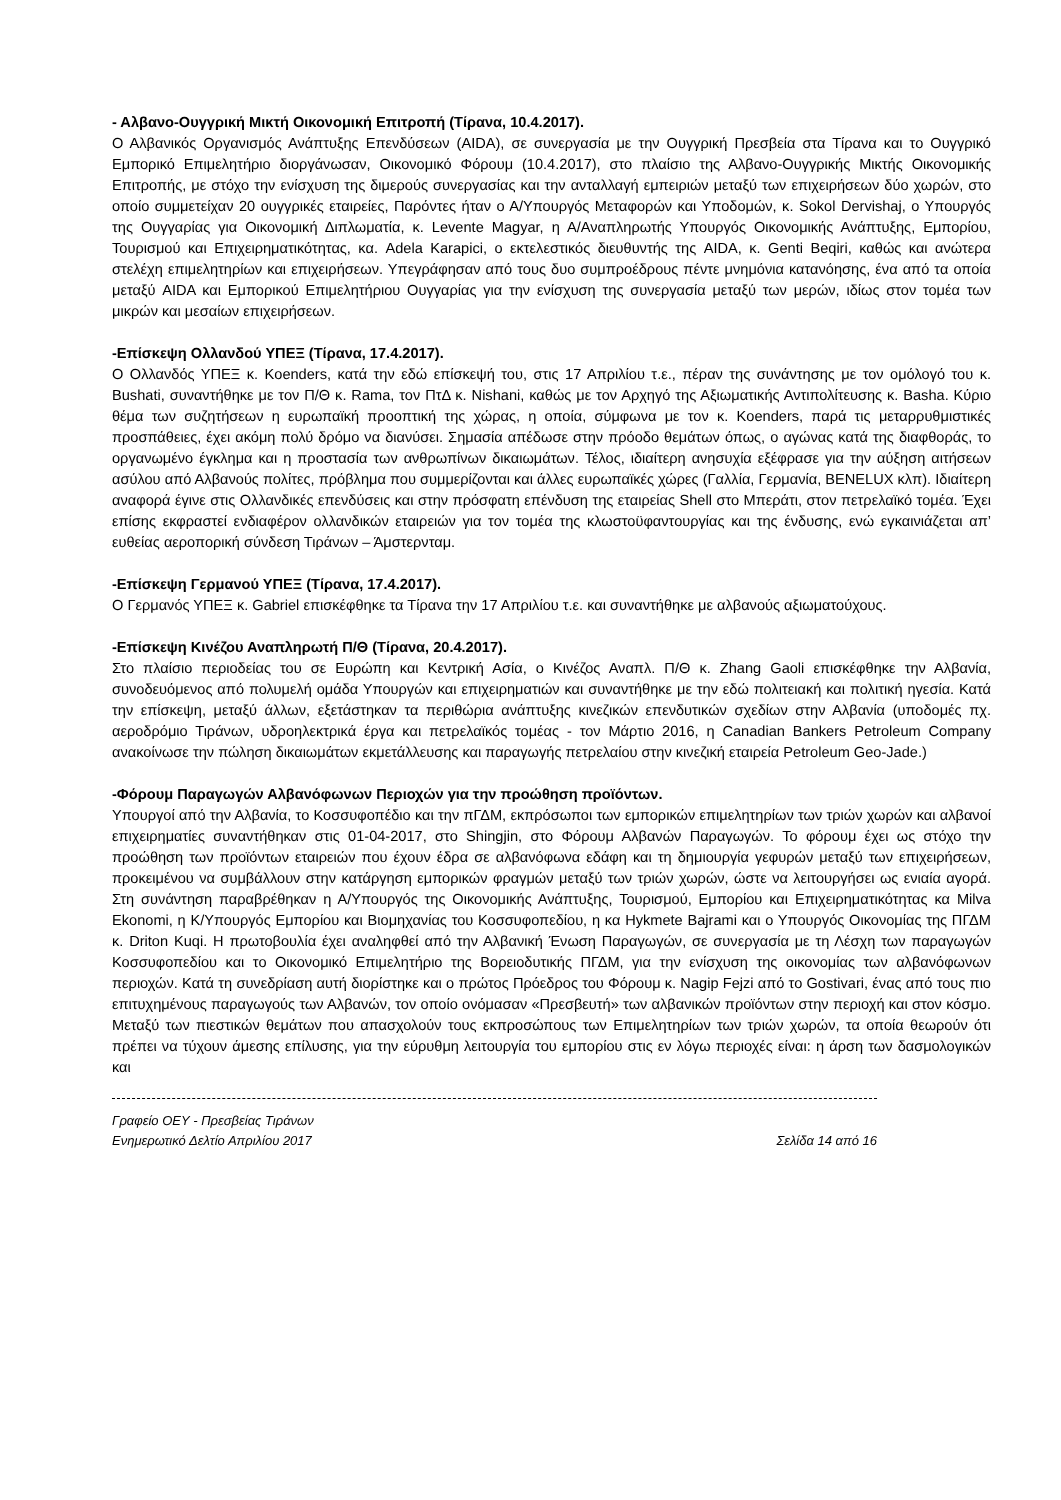- Αλβανο-Ουγγρική Μικτή Οικονομική Επιτροπή (Τίρανα, 10.4.2017).
Ο Αλβανικός Οργανισμός Ανάπτυξης Επενδύσεων (AIDA), σε συνεργασία με την Ουγγρική Πρεσβεία στα Τίρανα και το Ουγγρικό Εμπορικό Επιμελητήριο διοργάνωσαν, Οικονομικό Φόρουμ (10.4.2017), στο πλαίσιο της Αλβανο-Ουγγρικής Μικτής Οικονομικής Επιτροπής, με στόχο την ενίσχυση της διμερούς συνεργασίας και την ανταλλαγή εμπειριών μεταξύ των επιχειρήσεων δύο χωρών, στο οποίο συμμετείχαν 20 ουγγρικές εταιρείες, Παρόντες ήταν ο Α/Υπουργός Μεταφορών και Υποδομών, κ. Sokol Dervishaj, ο Υπουργός της Ουγγαρίας για Οικονομική Διπλωματία, κ. Levente Magyar, η Α/Αναπληρωτής Υπουργός Οικονομικής Ανάπτυξης, Εμπορίου, Τουρισμού και Επιχειρηματικότητας, κα. Adela Karapici, ο εκτελεστικός διευθυντής της AIDA, κ. Genti Beqiri, καθώς και ανώτερα στελέχη επιμελητηρίων και επιχειρήσεων. Υπεγράφησαν από τους δυο συμπροέδρους πέντε μνημόνια κατανόησης, ένα από τα οποία μεταξύ AIDA και Εμπορικού Επιμελητήριου Ουγγαρίας για την ενίσχυση της συνεργασία μεταξύ των μερών, ιδίως στον τομέα των μικρών και μεσαίων επιχειρήσεων.
-Επίσκεψη Ολλανδού ΥΠΕΞ (Τίρανα, 17.4.2017).
Ο Ολλανδός ΥΠΕΞ κ. Koenders, κατά την εδώ επίσκεψή του, στις 17 Απριλίου τ.ε., πέραν της συνάντησης με τον ομόλογό του κ. Bushati, συναντήθηκε με τον Π/Θ κ. Rama, τον ΠτΔ κ. Nishani, καθώς με τον Αρχηγό της Αξιωματικής Αντιπολίτευσης κ. Basha. Κύριο θέμα των συζητήσεων η ευρωπαϊκή προοπτική της χώρας, η οποία, σύμφωνα με τον κ. Koenders, παρά τις μεταρρυθμιστικές προσπάθειες, έχει ακόμη πολύ δρόμο να διανύσει. Σημασία απέδωσε στην πρόοδο θεμάτων όπως, ο αγώνας κατά της διαφθοράς, το οργανωμένο έγκλημα και η προστασία των ανθρωπίνων δικαιωμάτων. Τέλος, ιδιαίτερη ανησυχία εξέφρασε για την αύξηση αιτήσεων ασύλου από Αλβανούς πολίτες, πρόβλημα που συμμερίζονται και άλλες ευρωπαϊκές χώρες (Γαλλία, Γερμανία, BENELUX κλπ). Ιδιαίτερη αναφορά έγινε στις Ολλανδικές επενδύσεις και στην πρόσφατη επένδυση της εταιρείας Shell στο Μπεράτι, στον πετρελαϊκό τομέα. Έχει επίσης εκφραστεί ενδιαφέρον ολλανδικών εταιρειών για τον τομέα της κλωστοϋφαντουργίας και της ένδυσης, ενώ εγκαινιάζεται απ’ ευθείας αεροπορική σύνδεση Τιράνων – Άμστερνταμ.
-Επίσκεψη Γερμανού ΥΠΕΞ (Τίρανα, 17.4.2017).
Ο Γερμανός ΥΠΕΞ κ. Gabriel επισκέφθηκε τα Τίρανα την 17 Απριλίου τ.ε. και συναντήθηκε με αλβανούς αξιωματούχους.
-Επίσκεψη Κινέζου Αναπληρωτή Π/Θ (Τίρανα, 20.4.2017).
Στο πλαίσιο περιοδείας του σε Ευρώπη και Κεντρική Ασία, ο Κινέζος Αναπλ. Π/Θ κ. Zhang Gaoli επισκέφθηκε την Αλβανία, συνοδευόμενος από πολυμελή ομάδα Υπουργών και επιχειρηματιών και συναντήθηκε με την εδώ πολιτειακή και πολιτική ηγεσία. Κατά την επίσκεψη, μεταξύ άλλων, εξετάστηκαν τα περιθώρια ανάπτυξης κινεζικών επενδυτικών σχεδίων στην Αλβανία (υποδομές πχ. αεροδρόμιο Τιράνων, υδροηλεκτρικά έργα και πετρελαϊκός τομέας - τον Μάρτιο 2016, η Canadian Bankers Petroleum Company ανακοίνωσε την πώληση δικαιωμάτων εκμετάλλευσης και παραγωγής πετρελαίου στην κινεζική εταιρεία Petroleum Geo-Jade.)
-Φόρουμ Παραγωγών Αλβανόφωνων Περιοχών για την προώθηση προϊόντων.
Υπουργοί από την Αλβανία, το Κοσσυφοπέδιο και την πΓΔΜ, εκπρόσωποι των εμπορικών επιμελητηρίων των τριών χωρών και αλβανοί επιχειρηματίες συναντήθηκαν στις 01-04-2017, στο Shingjin, στο Φόρουμ Αλβανών Παραγωγών. Το φόρουμ έχει ως στόχο την προώθηση των προϊόντων εταιρειών που έχουν έδρα σε αλβανόφωνα εδάφη και τη δημιουργία γεφυρών μεταξύ των επιχειρήσεων, προκειμένου να συμβάλλουν στην κατάργηση εμπορικών φραγμών μεταξύ των τριών χωρών, ώστε να λειτουργήσει ως ενιαία αγορά. Στη συνάντηση παραβρέθηκαν η Α/Υπουργός της Οικονομικής Ανάπτυξης, Τουρισμού, Εμπορίου και Επιχειρηματικότητας κα Milva Ekonomi, η Κ/Υπουργός Εμπορίου και Βιομηχανίας του Κοσσυφοπεδίου, η κα Hykmete Bajrami και ο Υπουργός Οικονομίας της ΠΓΔΜ κ. Driton Kuqi. Η πρωτοβουλία έχει αναληφθεί από την Αλβανική Ένωση Παραγωγών, σε συνεργασία με τη Λέσχη των παραγωγών Κοσσυφοπεδίου και το Οικονομικό Επιμελητήριο της Βορειοδυτικής ΠΓΔΜ, για την ενίσχυση της οικονομίας των αλβανόφωνων περιοχών. Κατά τη συνεδρίαση αυτή διορίστηκε και ο πρώτος Πρόεδρος του Φόρουμ κ. Nagip Fejzi από το Gostivari, ένας από τους πιο επιτυχημένους παραγωγούς των Αλβανών, τον οποίο ονόμασαν «Πρεσβευτή» των αλβανικών προϊόντων στην περιοχή και στον κόσμο. Μεταξύ των πιεστικών θεμάτων που απασχολούν τους εκπροσώπους των Επιμελητηρίων των τριών χωρών, τα οποία θεωρούν ότι πρέπει να τύχουν άμεσης επίλυσης, για την εύρυθμη λειτουργία του εμπορίου στις εν λόγω περιοχές είναι: η άρση των δασμολογικών και
Γραφείο ΟΕΥ - Πρεσβείας Τιράνων
Ενημερωτικό Δελτίο Απριλίου 2017 Σελίδα 14 από 16